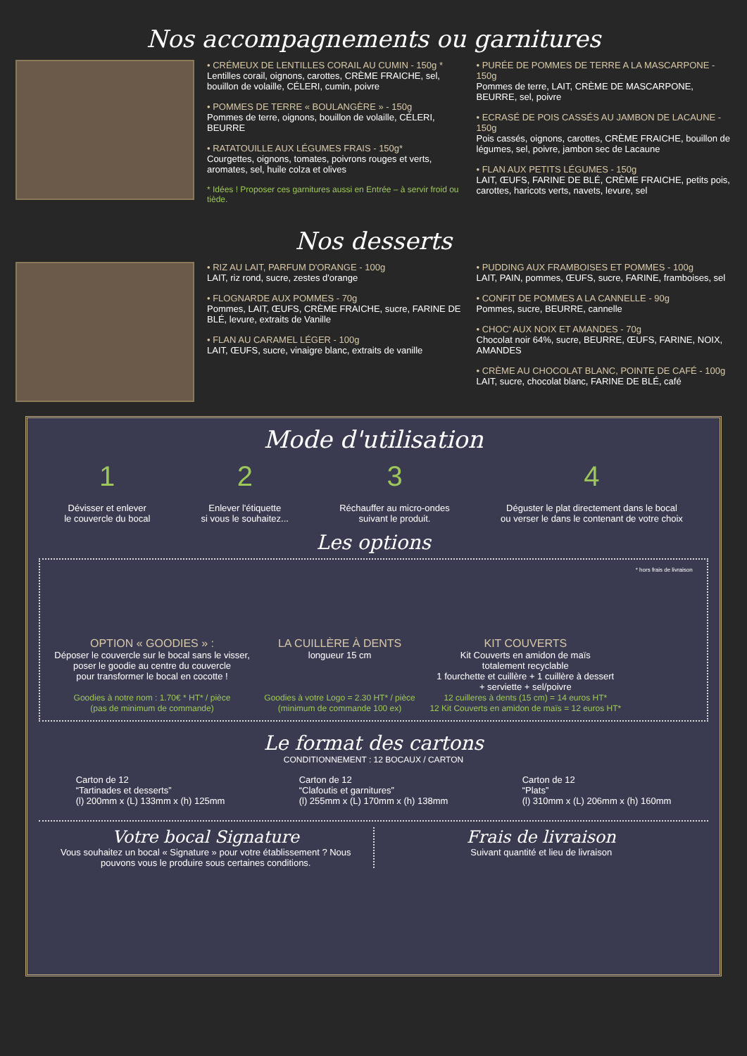Nos accompagnements ou garnitures
• CRÉMEUX DE LENTILLES CORAIL AU CUMIN - 150g *
Lentilles corail, oignons, carottes, CRÈME FRAICHE, sel, bouillon de volaille, CÉLERI, cumin, poivre
• POMMES DE TERRE « BOULANGÈRE » - 150g
Pommes de terre, oignons, bouillon de volaille, CÉLERI, BEURRE
• RATATOUILLE AUX LÉGUMES FRAIS - 150g*
Courgettes, oignons, tomates, poivrons rouges et verts, aromates, sel, huile colza et olives
* Idées ! Proposer ces garnitures aussi en Entrée – à servir froid ou tiède.
• PURÉE DE POMMES DE TERRE A LA MASCARPONE - 150g
Pommes de terre, LAIT, CRÈME DE MASCARPONE, BEURRE, sel, poivre
• ECRASÉ DE POIS CASSÉS AU JAMBON DE LACAUNE - 150g
Pois cassés, oignons, carottes, CRÈME FRAICHE, bouillon de légumes, sel, poivre, jambon sec de Lacaune
• FLAN AUX PETITS LÉGUMES - 150g
LAIT, ŒUFS, FARINE DE BLÉ, CRÈME FRAICHE, petits pois, carottes, haricots verts, navets, levure, sel
Nos desserts
• RIZ AU LAIT, PARFUM D'ORANGE - 100g
LAIT, riz rond, sucre, zestes d'orange
• FLOGNARDE AUX POMMES - 70g
Pommes, LAIT, ŒUFS, CRÈME FRAICHE, sucre, FARINE DE BLÉ, levure, extraits de Vanille
• FLAN AU CARAMEL LÉGER - 100g
LAIT, ŒUFS, sucre, vinaigre blanc, extraits de vanille
• PUDDING AUX FRAMBOISES ET POMMES - 100g
LAIT, PAIN, pommes, ŒUFS, sucre, FARINE, framboises, sel
• CONFIT DE POMMES A LA CANNELLE - 90g
Pommes, sucre, BEURRE, cannelle
• CHOC' AUX NOIX ET AMANDES - 70g
Chocolat noir 64%, sucre, BEURRE, ŒUFS, FARINE, NOIX, AMANDES
• CRÈME AU CHOCOLAT BLANC, POINTE DE CAFÉ - 100g
LAIT, sucre, chocolat blanc, FARINE DE BLÉ, café
Mode d'utilisation
1
Dévisser et enlever
le couvercle du bocal
2
Enlever l'étiquette
si vous le souhaitez...
3
Réchauffer au micro-ondes
suivant le produit.
4
Déguster le plat directement dans le bocal
ou verser le dans le contenant de votre choix
Les options
OPTION « GOODIES » :
Déposer le couvercle sur le bocal sans le visser,
poser le goodie au centre du couvercle
pour transformer le bocal en cocotte !
Goodies à notre nom : 1.70€ * HT* / pièce
(pas de minimum de commande)
LA CUILLÈRE À DENTS
longueur 15 cm
Goodies à votre Logo = 2.30 HT* / pièce
(minimum de commande 100 ex)
KIT COUVERTS
Kit Couverts en amidon de maïs
totalement recyclable
1 fourchette et cuillère + 1 cuillère à dessert
+ serviette + sel/poivre
12 cuilleres à dents (15 cm) = 14 euros HT*
12 Kit Couverts en amidon de maïs = 12 euros HT*
* hors frais de livraison
Le format des cartons
CONDITIONNEMENT : 12 BOCAUX / CARTON
Carton de 12
“Tartinades et desserts”
(l) 200mm x (L) 133mm x (h) 125mm
Carton de 12
“Clafoutis et garnitures”
(l) 255mm x (L) 170mm x (h) 138mm
Carton de 12
“Plats”
(l) 310mm x (L) 206mm x (h) 160mm
Votre bocal Signature
Vous souhaitez un bocal « Signature » pour votre établissement ? Nous
pouvons vous le produire sous certaines conditions.
Frais de livraison
Suivant quantité et lieu de livraison